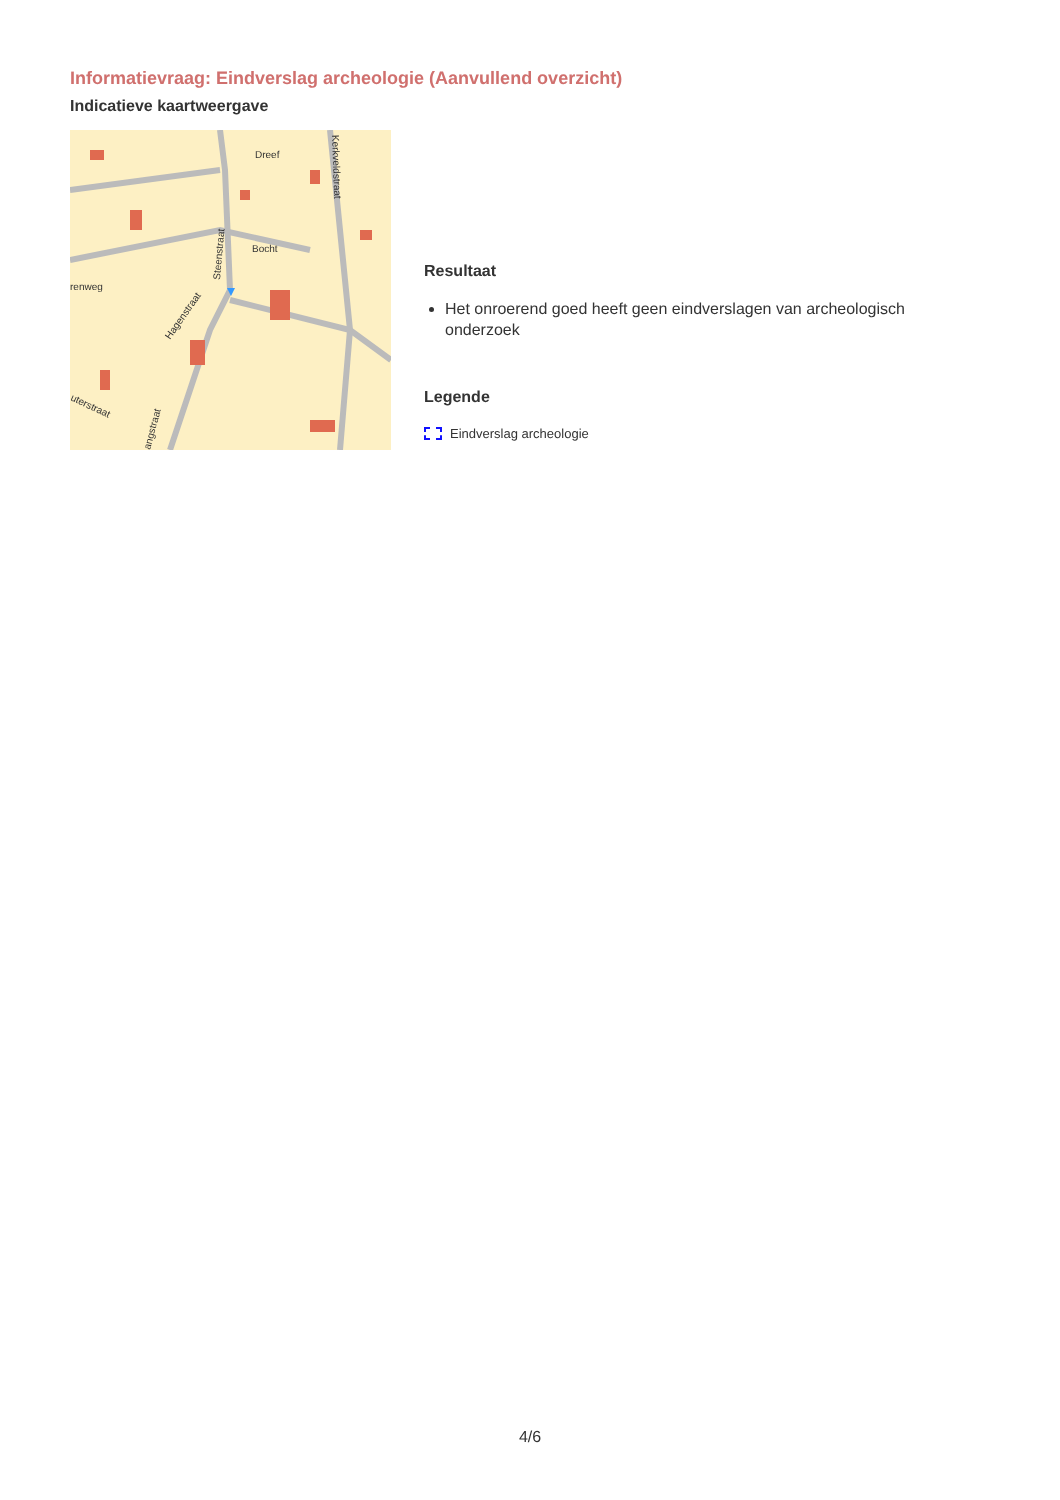Informatievraag: Eindverslag archeologie (Aanvullend overzicht)
Indicatieve kaartweergave
Dreef
Bocht
Steenstraat
Kerkveldstraat
Hagenstraat
renweg
uterstraat
angstraat
Resultaat
Het onroerend goed heeft geen eindverslagen van archeologisch onderzoek
Legende
Eindverslag archeologie
4/6